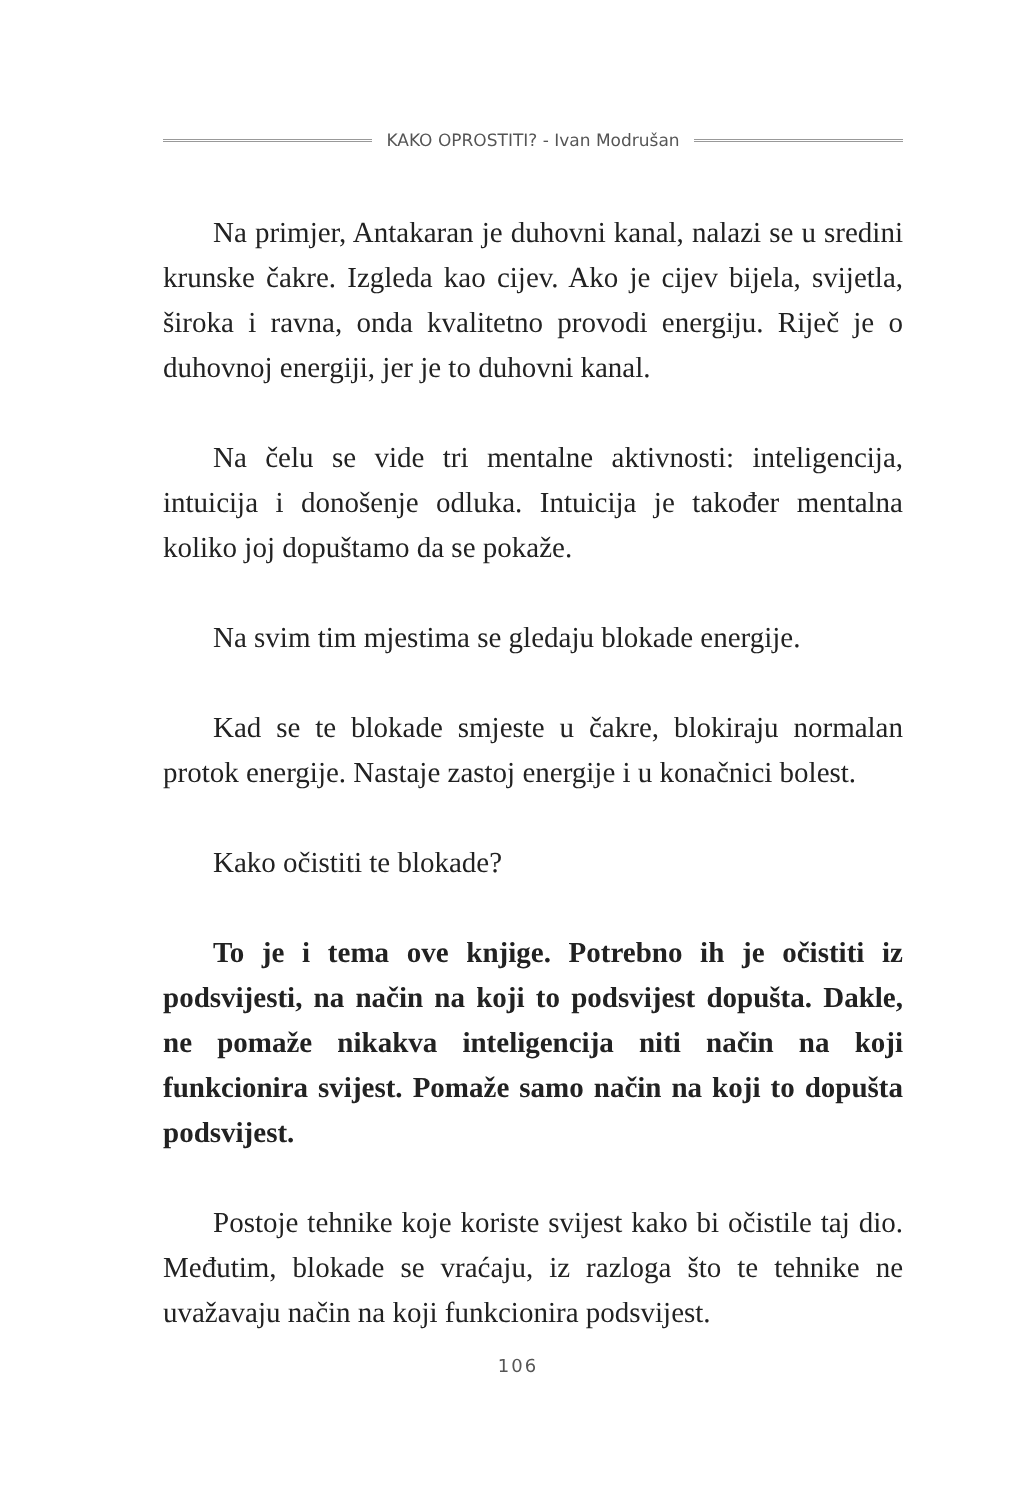KAKO OPROSTITI? - Ivan Modrušan
Na primjer, Antakaran je duhovni kanal, nalazi se u sredini krunske čakre. Izgleda kao cijev. Ako je cijev bijela, svijetla, široka i ravna, onda kvalitetno provodi energiju. Riječ je o duhovnoj energiji, jer je to duhovni kanal.
Na čelu se vide tri mentalne aktivnosti: inteligencija, intuicija i donošenje odluka. Intuicija je također mentalna koliko joj dopuštamo da se pokaže.
Na svim tim mjestima se gledaju blokade energije.
Kad se te blokade smjeste u čakre, blokiraju normalan protok energije. Nastaje zastoj energije i u konačnici bolest.
Kako očistiti te blokade?
To je i tema ove knjige. Potrebno ih je očistiti iz podsvijesti, na način na koji to podsvijest dopušta. Dakle, ne pomaže nikakva inteligencija niti način na koji funkcionira svijest. Pomaže samo način na koji to dopušta podsvijest.
Postoje tehnike koje koriste svijest kako bi očistile taj dio. Međutim, blokade se vraćaju, iz razloga što te tehnike ne uvažavaju način na koji funkcionira podsvijest.
106